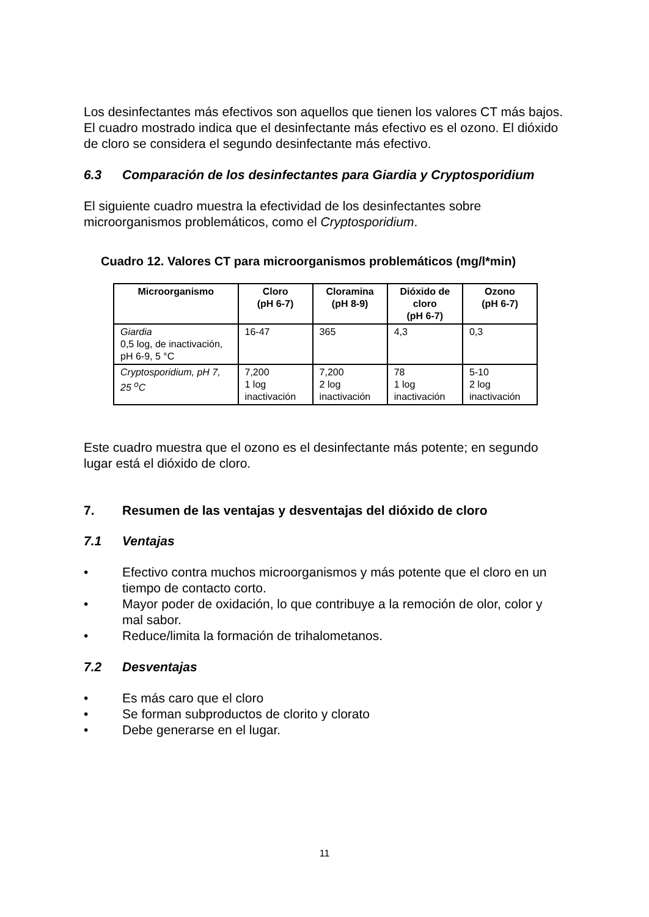Los desinfectantes más efectivos son aquellos que tienen los valores CT más bajos. El cuadro mostrado indica que el desinfectante más efectivo es el ozono. El dióxido de cloro se considera el segundo desinfectante más efectivo.
6.3 Comparación de los desinfectantes para Giardia y Cryptosporidium
El siguiente cuadro muestra la efectividad de los desinfectantes sobre microorganismos problemáticos, como el Cryptosporidium.
Cuadro 12. Valores CT para microorganismos problemáticos (mg/l*min)
| Microorganismo | Cloro (pH 6-7) | Cloramina (pH 8-9) | Dióxido de cloro (pH 6-7) | Ozono (pH 6-7) |
| --- | --- | --- | --- | --- |
| Giardia 0,5 log, de inactivación, pH 6-9, 5 °C | 16-47 | 365 | 4,3 | 0,3 |
| Cryptosporidium, pH 7, 25 <sup>o</sup>C | 7,200 1 log inactivación | 7,200 2 log inactivación | 78 1 log inactivación | 5-10 2 log inactivación |
Este cuadro muestra que el ozono es el desinfectante más potente; en segundo lugar está el dióxido de cloro.
7. Resumen de las ventajas y desventajas del dióxido de cloro
7.1 Ventajas
• Efectivo contra muchos microorganismos y más potente que el cloro en un tiempo de contacto corto.
• Mayor poder de oxidación, lo que contribuye a la remoción de olor, color y mal sabor.
• Reduce/limita la formación de trihalometanos.
7.2 Desventajas
• Es más caro que el cloro
• Se forman subproductos de clorito y clorato
• Debe generarse en el lugar.
11